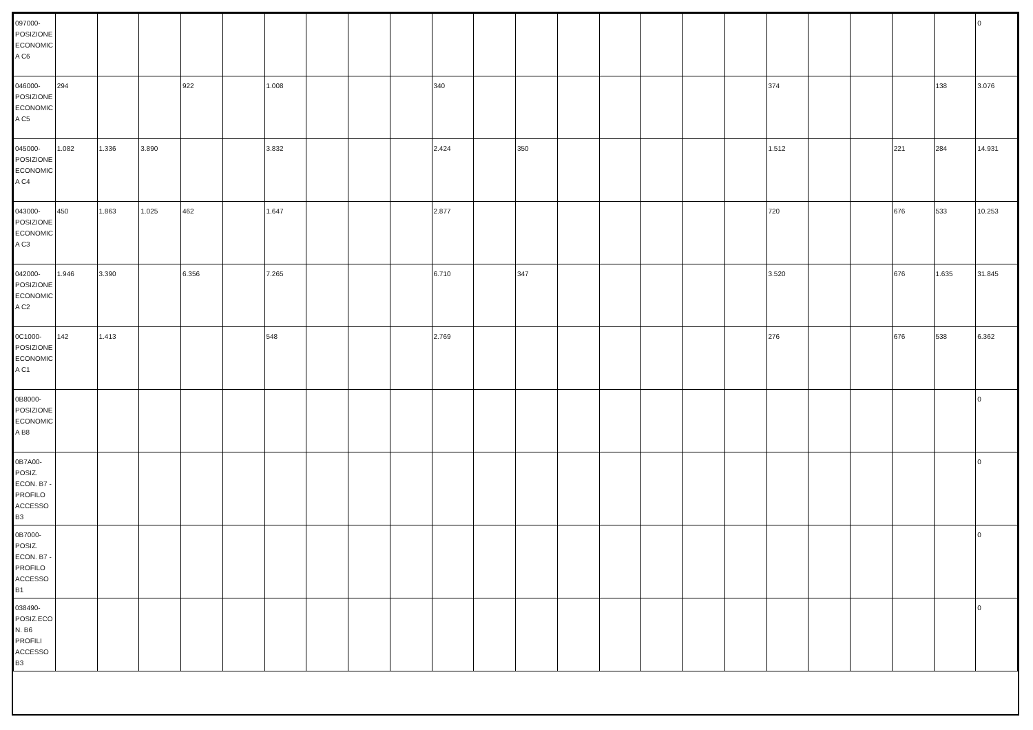| 097000-POSIZIONE ECONOMICA C6 | | | | | | | | | | | | | | | | | | | | | | | 0 |
| 046000-POSIZIONE ECONOMICA C5 | 294 | | | 922 | | 1.008 | | | | 340 | | | | | | | | 374 | | | | 138 | 3.076 |
| 045000-POSIZIONE ECONOMICA C4 | 1.082 | 1.336 | 3.890 | | | 3.832 | | | | 2.424 | | 350 | | | | | | 1.512 | | | 221 | 284 | 14.931 |
| 043000-POSIZIONE ECONOMICA C3 | 450 | 1.863 | 1.025 | 462 | | 1.647 | | | | 2.877 | | | | | | | | 720 | | | 676 | 533 | 10.253 |
| 042000-POSIZIONE ECONOMICA C2 | 1.946 | 3.390 | | 6.356 | | 7.265 | | | | 6.710 | | 347 | | | | | | 3.520 | | | 676 | 1.635 | 31.845 |
| 0C1000-POSIZIONE ECONOMICA C1 | 142 | 1.413 | | | | 548 | | | | 2.769 | | | | | | | | 276 | | | 676 | 538 | 6.362 |
| 0B8000-POSIZIONE ECONOMICA B8 | | | | | | | | | | | | | | | | | | | | | | | 0 |
| 0B7A00-POSIZ. ECON. B7 - PROFILO ACCESSO B3 | | | | | | | | | | | | | | | | | | | | | | | 0 |
| 0B7000-POSIZ. ECON. B7 - PROFILO ACCESSO B1 | | | | | | | | | | | | | | | | | | | | | | | 0 |
| 038490-POSIZ.ECON. B6 PROFILI ACCESSO B3 | | | | | | | | | | | | | | | | | | | | | | | 0 |